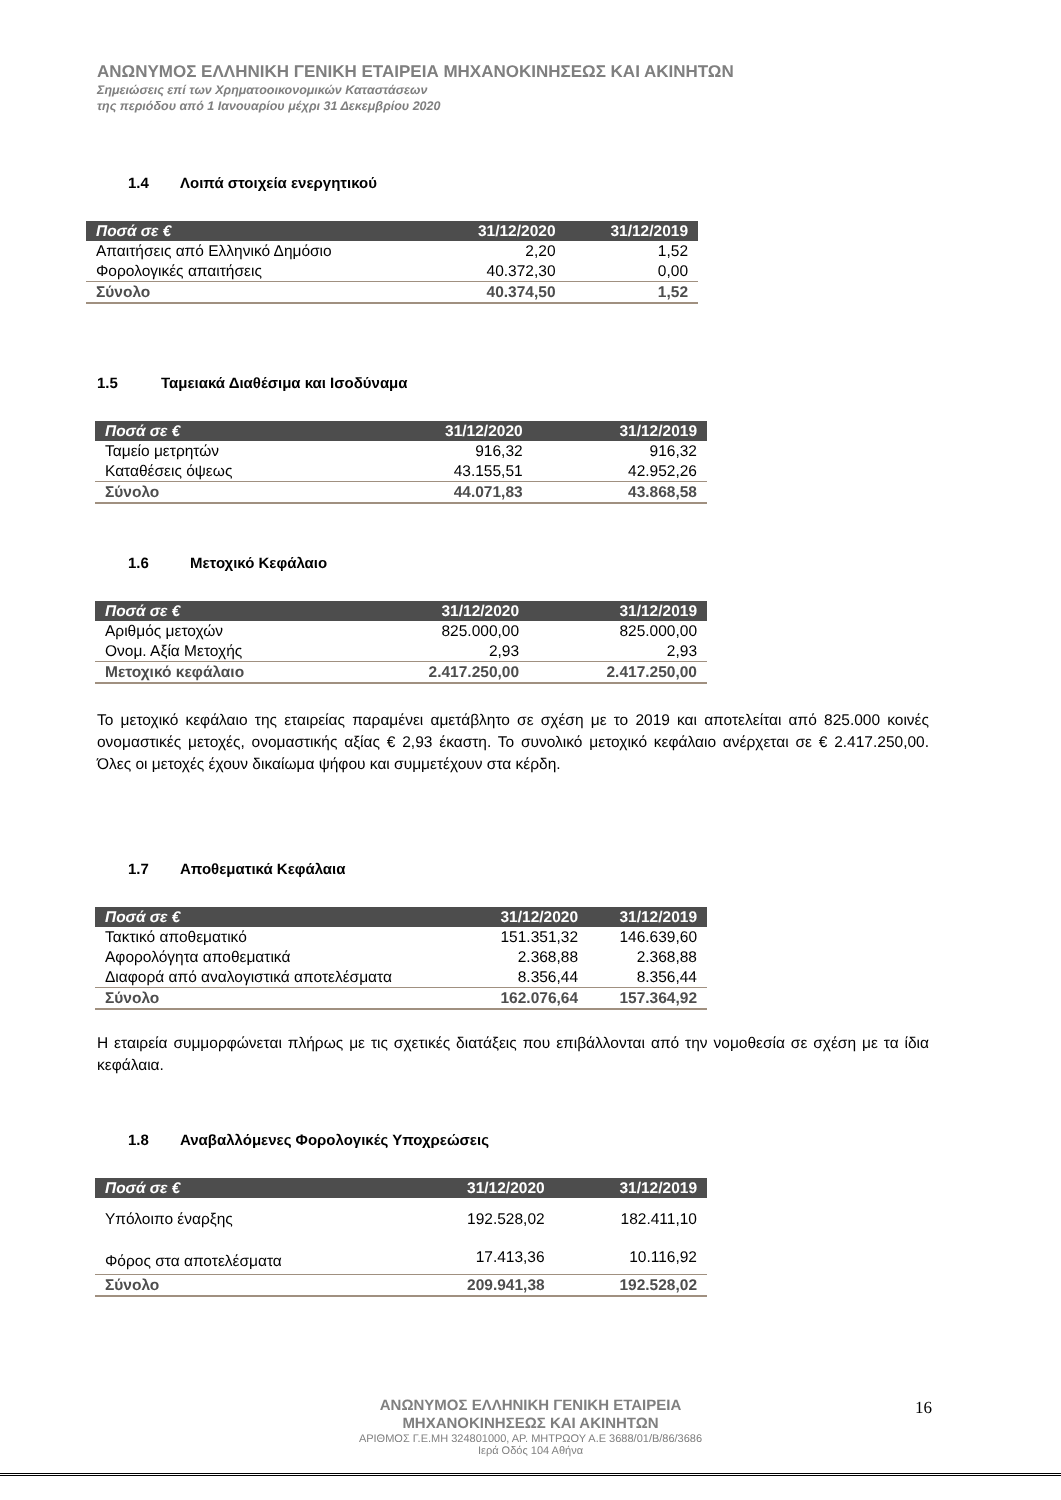ΑΝΩΝΥΜΟΣ ΕΛΛΗΝΙΚΗ ΓΕΝΙΚΗ ΕΤΑΙΡΕΙΑ ΜΗΧΑΝΟΚΙΝΗΣΕΩΣ ΚΑΙ ΑΚΙΝΗΤΩΝ
Σημειώσεις επί των Χρηματοοικονομικών Καταστάσεων
της περιόδου από 1 Ιανουαρίου μέχρι 31 Δεκεμβρίου 2020
1.4 Λοιπά στοιχεία ενεργητικού
| Ποσά σε € | 31/12/2020 | 31/12/2019 |
| --- | --- | --- |
| Απαιτήσεις από Ελληνικό Δημόσιο | 2,20 | 1,52 |
| Φορολογικές απαιτήσεις | 40.372,30 | 0,00 |
| Σύνολο | 40.374,50 | 1,52 |
1.5 Ταμειακά Διαθέσιμα και Ισοδύναμα
| Ποσά σε € | 31/12/2020 | 31/12/2019 |
| --- | --- | --- |
| Ταμείο μετρητών | 916,32 | 916,32 |
| Καταθέσεις όψεως | 43.155,51 | 42.952,26 |
| Σύνολο | 44.071,83 | 43.868,58 |
1.6 Μετοχικό Κεφάλαιο
| Ποσά σε € | 31/12/2020 | 31/12/2019 |
| --- | --- | --- |
| Αριθμός μετοχών | 825.000,00 | 825.000,00 |
| Ονομ. Αξία Μετοχής | 2,93 | 2,93 |
| Μετοχικό κεφάλαιο | 2.417.250,00 | 2.417.250,00 |
Το μετοχικό κεφάλαιο της εταιρείας παραμένει αμετάβλητο σε σχέση με το 2019 και αποτελείται από 825.000 κοινές ονομαστικές μετοχές, ονομαστικής αξίας € 2,93 έκαστη. Το συνολικό μετοχικό κεφάλαιο ανέρχεται σε € 2.417.250,00. Όλες οι μετοχές έχουν δικαίωμα ψήφου και συμμετέχουν στα κέρδη.
1.7 Αποθεματικά Κεφάλαια
| Ποσά σε € | 31/12/2020 | 31/12/2019 |
| --- | --- | --- |
| Τακτικό αποθεματικό | 151.351,32 | 146.639,60 |
| Αφορολόγητα αποθεματικά | 2.368,88 | 2.368,88 |
| Διαφορά από αναλογιστικά αποτελέσματα | 8.356,44 | 8.356,44 |
| Σύνολο | 162.076,64 | 157.364,92 |
Η εταιρεία συμμορφώνεται πλήρως με τις σχετικές διατάξεις που επιβάλλονται από την νομοθεσία σε σχέση με τα ίδια κεφάλαια.
1.8 Αναβαλλόμενες Φορολογικές Υποχρεώσεις
| Ποσά σε € | 31/12/2020 | 31/12/2019 |
| --- | --- | --- |
| Υπόλοιπο έναρξης | 192.528,02 | 182.411,10 |
| Φόρος στα αποτελέσματα | 17.413,36 | 10.116,92 |
| Σύνολο | 209.941,38 | 192.528,02 |
ΑΝΩΝΥΜΟΣ ΕΛΛΗΝΙΚΗ ΓΕΝΙΚΗ ΕΤΑΙΡΕΙΑ
ΜΗΧΑΝΟΚΙΝΗΣΕΩΣ ΚΑΙ ΑΚΙΝΗΤΩΝ
ΑΡΙΘΜΟΣ Γ.Ε.ΜΗ 324801000, ΑΡ. ΜΗΤΡΩΟΥ Α.Ε 3688/01/Β/86/3686
Ιερά Οδός 104 Αθήνα
16